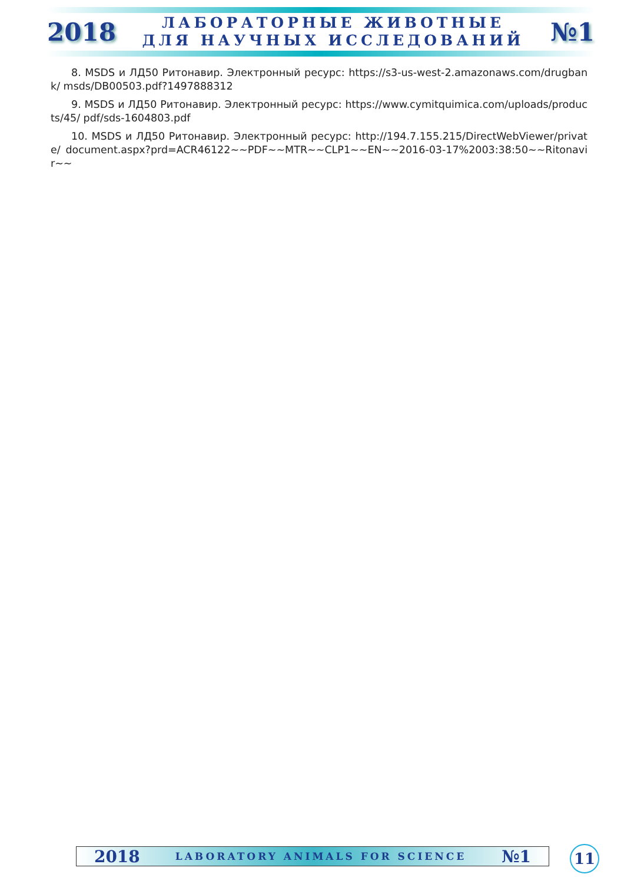2018
ЛАБОРАТОРНЫЕ ЖИВОТНЫЕ
ДЛЯ НАУЧНЫХ ИССЛЕДОВАНИЙ
№1
8. MSDS и ЛД50 Ритонавир. Электронный ресурс: https://s3-us-west-2.amazonaws.com/drugbank/ msds/DB00503.pdf?1497888312
9. MSDS и ЛД50 Ритонавир. Электронный ресурс: https://www.cymitquimica.com/uploads/products/45/ pdf/sds-1604803.pdf
10. MSDS и ЛД50 Ритонавир. Электронный ресурс: http://194.7.155.215/DirectWebViewer/private/ document.aspx?prd=ACR46122~~PDF~~MTR~~CLP1~~EN~~2016-03-17%2003:38:50~~Ritonavir~~
2018 LABORATORY ANIMALS FOR SCIENCE №1 11